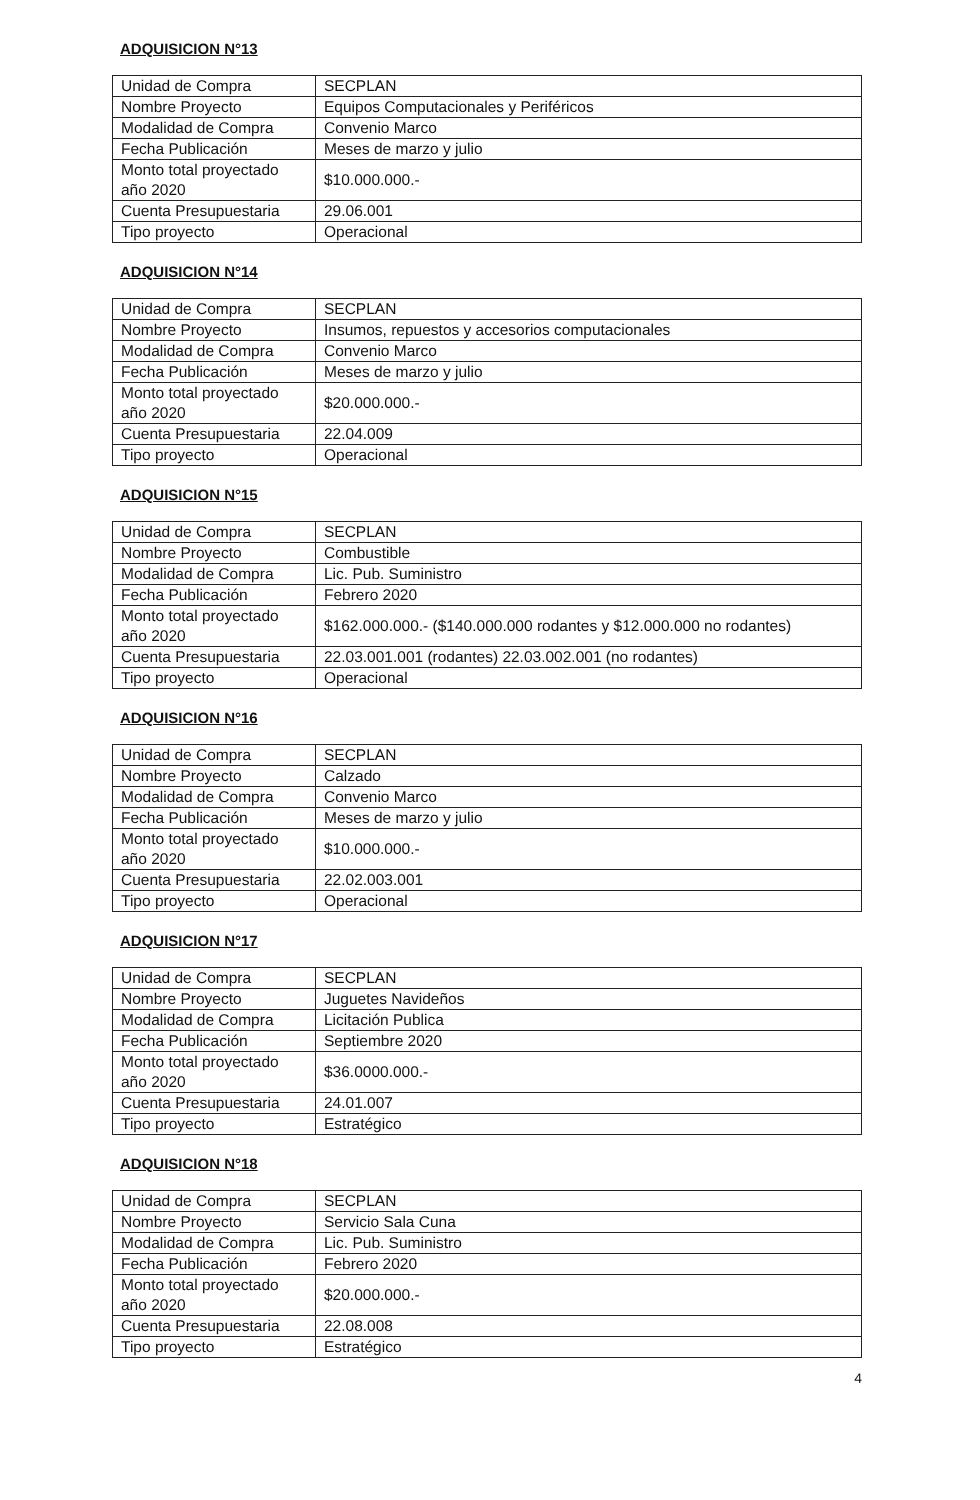ADQUISICION N°13
| Unidad de Compra | SECPLAN |
| Nombre Proyecto | Equipos Computacionales y Periféricos |
| Modalidad de Compra | Convenio Marco |
| Fecha Publicación | Meses de marzo y julio |
| Monto total proyectado año 2020 | $10.000.000.- |
| Cuenta Presupuestaria | 29.06.001 |
| Tipo proyecto | Operacional |
ADQUISICION N°14
| Unidad de Compra | SECPLAN |
| Nombre Proyecto | Insumos, repuestos y accesorios computacionales |
| Modalidad de Compra | Convenio Marco |
| Fecha Publicación | Meses de marzo y julio |
| Monto total proyectado año 2020 | $20.000.000.- |
| Cuenta Presupuestaria | 22.04.009 |
| Tipo proyecto | Operacional |
ADQUISICION N°15
| Unidad de Compra | SECPLAN |
| Nombre Proyecto | Combustible |
| Modalidad de Compra | Lic. Pub. Suministro |
| Fecha Publicación | Febrero 2020 |
| Monto total proyectado año 2020 | $162.000.000.- ($140.000.000 rodantes y $12.000.000 no rodantes) |
| Cuenta Presupuestaria | 22.03.001.001 (rodantes) 22.03.002.001 (no rodantes) |
| Tipo proyecto | Operacional |
ADQUISICION N°16
| Unidad de Compra | SECPLAN |
| Nombre Proyecto | Calzado |
| Modalidad de Compra | Convenio Marco |
| Fecha Publicación | Meses de marzo y julio |
| Monto total proyectado año 2020 | $10.000.000.- |
| Cuenta Presupuestaria | 22.02.003.001 |
| Tipo proyecto | Operacional |
ADQUISICION N°17
| Unidad de Compra | SECPLAN |
| Nombre Proyecto | Juguetes Navideños |
| Modalidad de Compra | Licitación Publica |
| Fecha Publicación | Septiembre 2020 |
| Monto total proyectado año 2020 | $36.0000.000.- |
| Cuenta Presupuestaria | 24.01.007 |
| Tipo proyecto | Estratégico |
ADQUISICION N°18
| Unidad de Compra | SECPLAN |
| Nombre Proyecto | Servicio Sala Cuna |
| Modalidad de Compra | Lic. Pub. Suministro |
| Fecha Publicación | Febrero 2020 |
| Monto total proyectado año 2020 | $20.000.000.- |
| Cuenta Presupuestaria | 22.08.008 |
| Tipo proyecto | Estratégico |
4